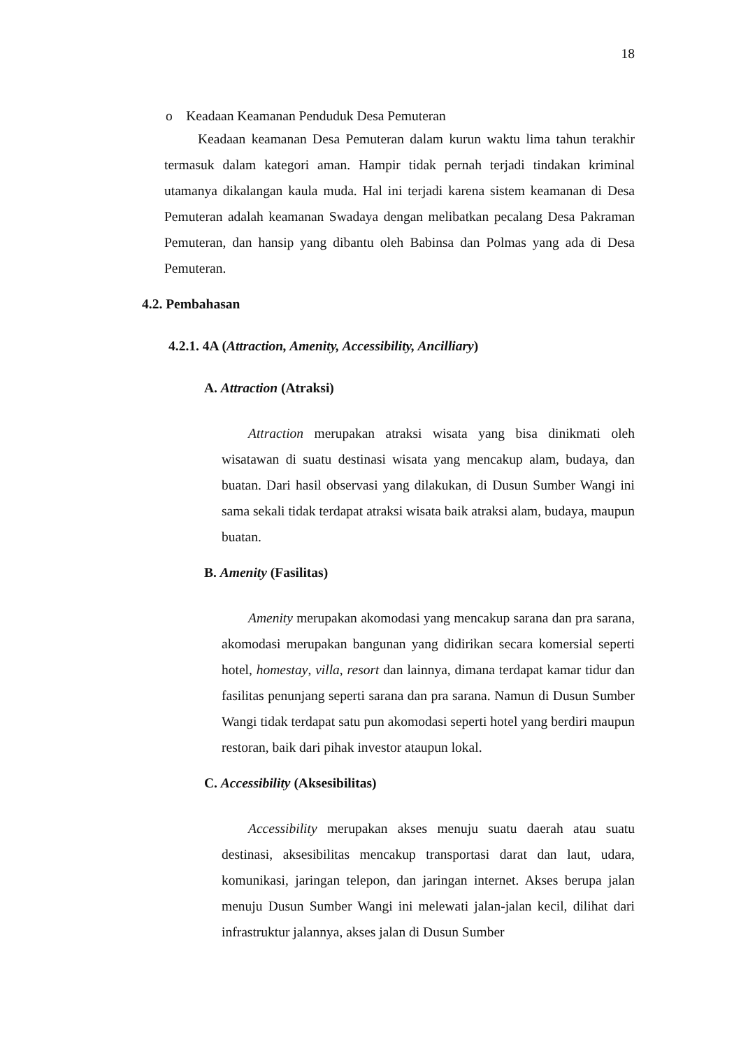18
o Keadaan Keamanan Penduduk Desa Pemuteran
Keadaan keamanan Desa Pemuteran dalam kurun waktu lima tahun terakhir termasuk dalam kategori aman. Hampir tidak pernah terjadi tindakan kriminal utamanya dikalangan kaula muda. Hal ini terjadi karena sistem keamanan di Desa Pemuteran adalah keamanan Swadaya dengan melibatkan pecalang Desa Pakraman Pemuteran, dan hansip yang dibantu oleh Babinsa dan Polmas yang ada di Desa Pemuteran.
4.2. Pembahasan
4.2.1. 4A (Attraction, Amenity, Accessibility, Ancilliary)
A. Attraction (Atraksi)
Attraction merupakan atraksi wisata yang bisa dinikmati oleh wisatawan di suatu destinasi wisata yang mencakup alam, budaya, dan buatan. Dari hasil observasi yang dilakukan, di Dusun Sumber Wangi ini sama sekali tidak terdapat atraksi wisata baik atraksi alam, budaya, maupun buatan.
B. Amenity (Fasilitas)
Amenity merupakan akomodasi yang mencakup sarana dan pra sarana, akomodasi merupakan bangunan yang didirikan secara komersial seperti hotel, homestay, villa, resort dan lainnya, dimana terdapat kamar tidur dan fasilitas penunjang seperti sarana dan pra sarana. Namun di Dusun Sumber Wangi tidak terdapat satu pun akomodasi seperti hotel yang berdiri maupun restoran, baik dari pihak investor ataupun lokal.
C. Accessibility (Aksesibilitas)
Accessibility merupakan akses menuju suatu daerah atau suatu destinasi, aksesibilitas mencakup transportasi darat dan laut, udara, komunikasi, jaringan telepon, dan jaringan internet. Akses berupa jalan menuju Dusun Sumber Wangi ini melewati jalan-jalan kecil, dilihat dari infrastruktur jalannya, akses jalan di Dusun Sumber